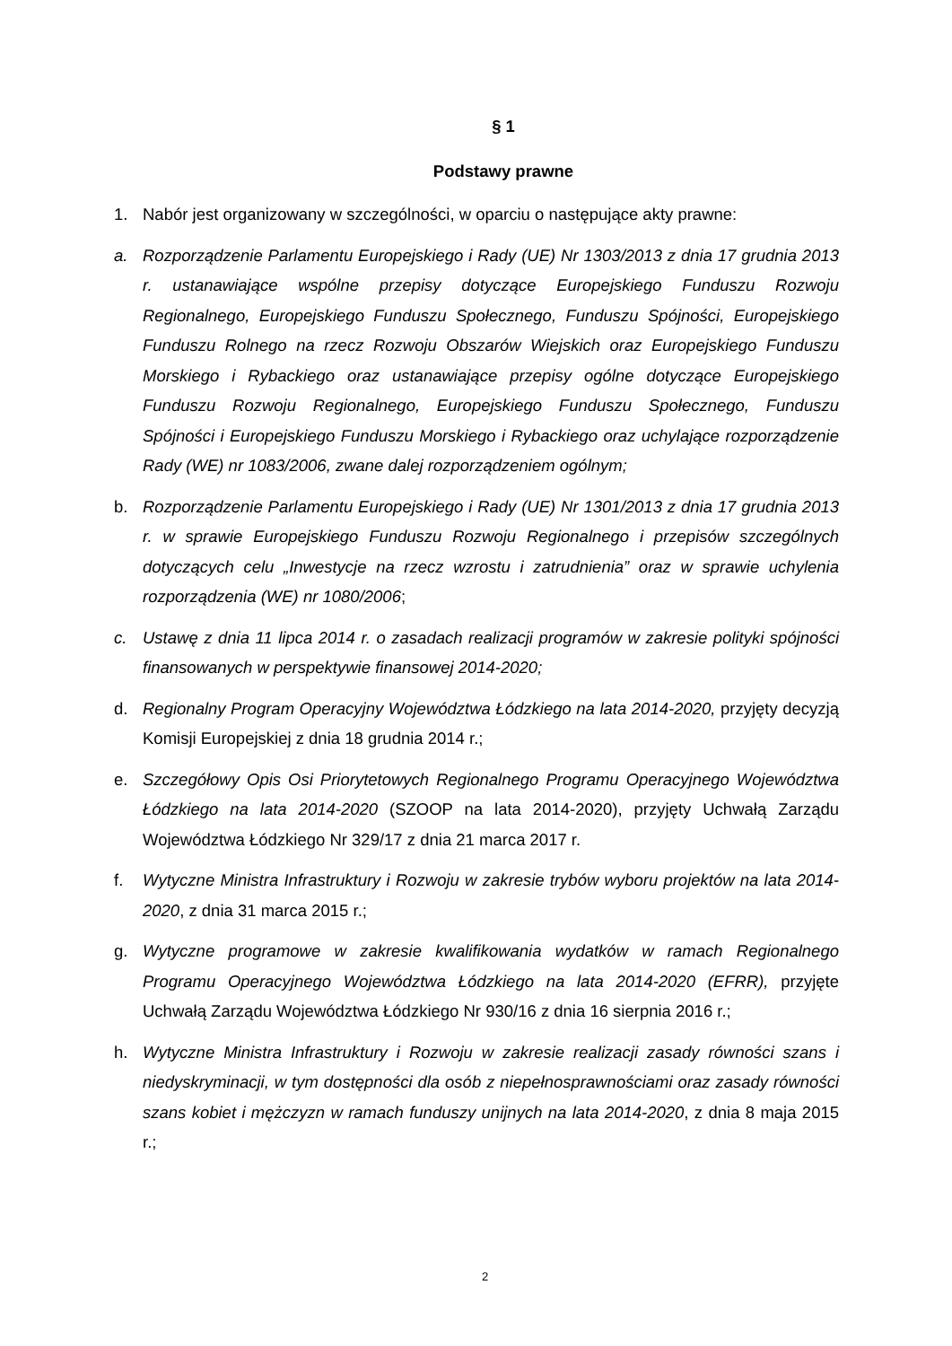§ 1
Podstawy prawne
1. Nabór jest organizowany w szczególności, w oparciu o następujące akty prawne:
a. Rozporządzenie Parlamentu Europejskiego i Rady (UE) Nr 1303/2013 z dnia 17 grudnia 2013 r. ustanawiające wspólne przepisy dotyczące Europejskiego Funduszu Rozwoju Regionalnego, Europejskiego Funduszu Społecznego, Funduszu Spójności, Europejskiego Funduszu Rolnego na rzecz Rozwoju Obszarów Wiejskich oraz Europejskiego Funduszu Morskiego i Rybackiego oraz ustanawiające przepisy ogólne dotyczące Europejskiego Funduszu Rozwoju Regionalnego, Europejskiego Funduszu Społecznego, Funduszu Spójności i Europejskiego Funduszu Morskiego i Rybackiego oraz uchylające rozporządzenie Rady (WE) nr 1083/2006, zwane dalej rozporządzeniem ogólnym;
b. Rozporządzenie Parlamentu Europejskiego i Rady (UE) Nr 1301/2013 z dnia 17 grudnia 2013 r. w sprawie Europejskiego Funduszu Rozwoju Regionalnego i przepisów szczególnych dotyczących celu „Inwestycje na rzecz wzrostu i zatrudnienia” oraz w sprawie uchylenia rozporządzenia (WE) nr 1080/2006;
c. Ustawę z dnia 11 lipca 2014 r. o zasadach realizacji programów w zakresie polityki spójności finansowanych w perspektywie finansowej 2014-2020;
d. Regionalny Program Operacyjny Województwa Łódzkiego na lata 2014-2020, przyjęty decyzją Komisji Europejskiej z dnia 18 grudnia 2014 r.;
e. Szczegółowy Opis Osi Priorytetowych Regionalnego Programu Operacyjnego Województwa Łódzkiego na lata 2014-2020 (SZOOP na lata 2014-2020), przyjęty Uchwałą Zarządu Województwa Łódzkiego Nr 329/17 z dnia 21 marca 2017 r.
f. Wytyczne Ministra Infrastruktury i Rozwoju w zakresie trybów wyboru projektów na lata 2014-2020, z dnia 31 marca 2015 r.;
g. Wytyczne programowe w zakresie kwalifikowania wydatków w ramach Regionalnego Programu Operacyjnego Województwa Łódzkiego na lata 2014-2020 (EFRR), przyjęte Uchwałą Zarządu Województwa Łódzkiego Nr 930/16 z dnia 16 sierpnia 2016 r.;
h. Wytyczne Ministra Infrastruktury i Rozwoju w zakresie realizacji zasady równości szans i niedyskryminacji, w tym dostępności dla osób z niepełnosprawnościami oraz zasady równości szans kobiet i mężczyzn w ramach funduszy unijnych na lata 2014-2020, z dnia 8 maja 2015 r.;
2